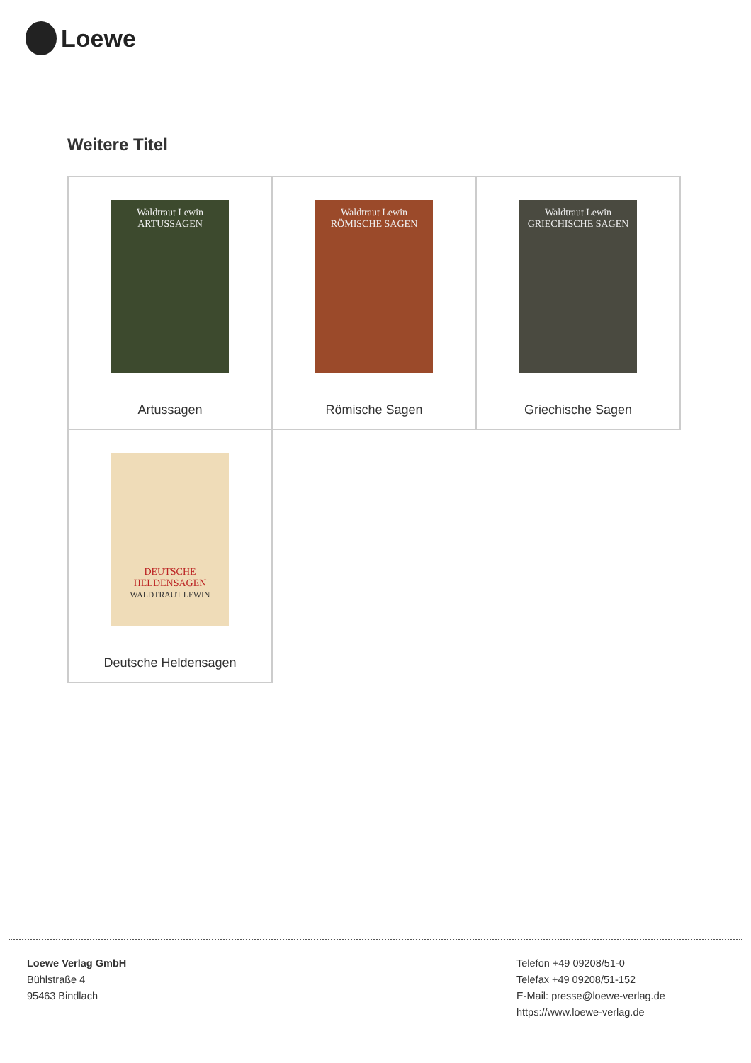Loewe
Weitere Titel
| Waldtraut Lewin ARTUSSAGEN Artussagen | Waldtraut Lewin RÖMISCHE SAGEN Römische Sagen | Waldtraut Lewin GRIECHISCHE SAGEN Griechische Sagen |
| DEUTSCHE HELDENSAGEN WALDTRAUT LEWIN Deutsche Heldensagen | | |
Loewe Verlag GmbH
Bühlstraße 4
95463 Bindlach
Telefon +49 09208/51-0
Telefax +49 09208/51-152
E-Mail: presse@loewe-verlag.de
https://www.loewe-verlag.de